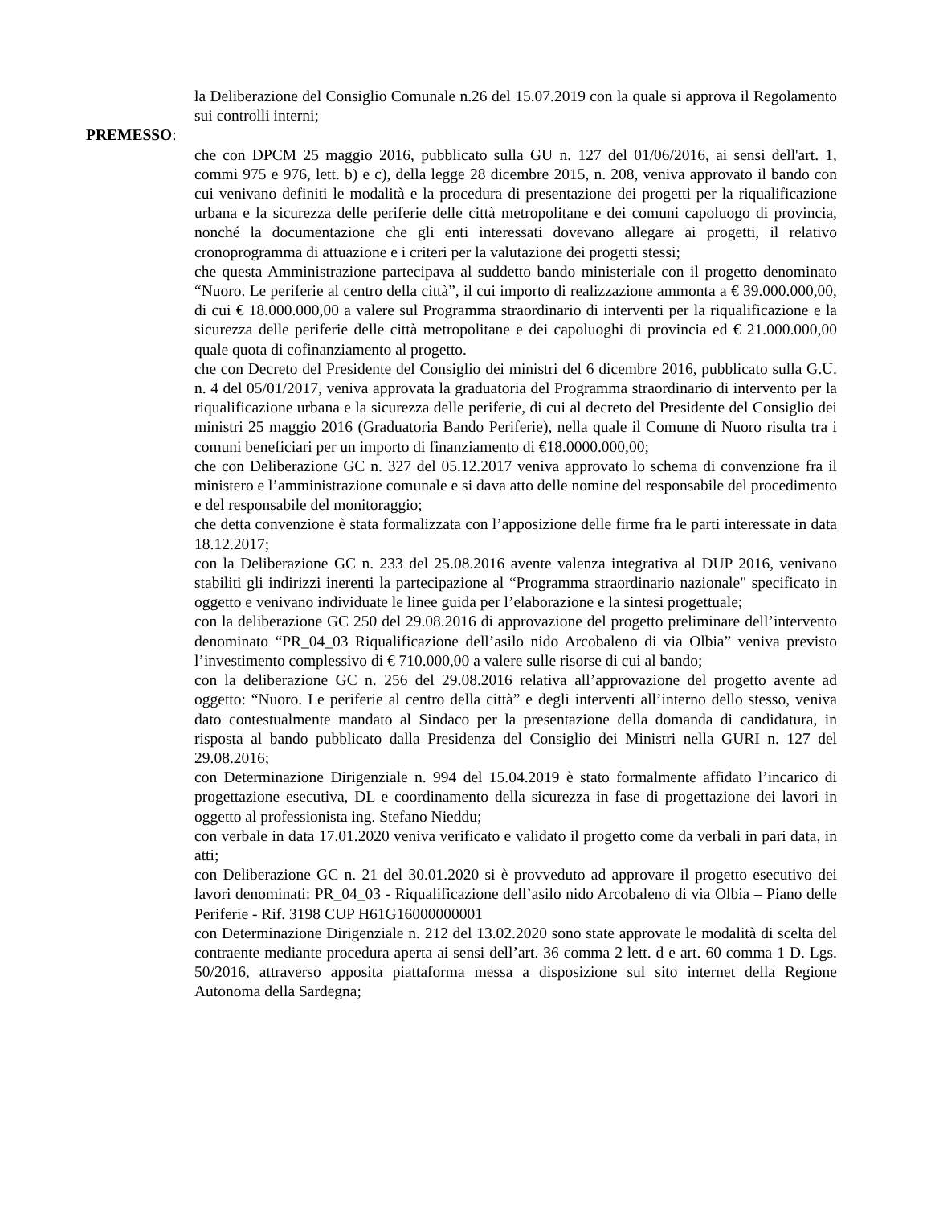la Deliberazione del Consiglio Comunale n.26 del 15.07.2019 con la quale si approva il Regolamento sui controlli interni;
PREMESSO:
che con DPCM 25 maggio 2016, pubblicato sulla GU n. 127 del 01/06/2016, ai sensi dell'art. 1, commi 975 e 976, lett. b) e c), della legge 28 dicembre 2015, n. 208, veniva approvato il bando con cui venivano definiti le modalità e la procedura di presentazione dei progetti per la riqualificazione urbana e la sicurezza delle periferie delle città metropolitane e dei comuni capoluogo di provincia, nonché la documentazione che gli enti interessati dovevano allegare ai progetti, il relativo cronoprogramma di attuazione e i criteri per la valutazione dei progetti stessi;
che questa Amministrazione partecipava al suddetto bando ministeriale con il progetto denominato “Nuoro. Le periferie al centro della città”, il cui importo di realizzazione ammonta a € 39.000.000,00, di cui € 18.000.000,00 a valere sul Programma straordinario di interventi per la riqualificazione e la sicurezza delle periferie delle città metropolitane e dei capoluoghi di provincia ed € 21.000.000,00 quale quota di cofinanziamento al progetto.
che con Decreto del Presidente del Consiglio dei ministri del 6 dicembre 2016, pubblicato sulla G.U. n. 4 del 05/01/2017, veniva approvata la graduatoria del Programma straordinario di intervento per la riqualificazione urbana e la sicurezza delle periferie, di cui al decreto del Presidente del Consiglio dei ministri 25 maggio 2016 (Graduatoria Bando Periferie), nella quale il Comune di Nuoro risulta tra i comuni beneficiari per un importo di finanziamento di €18.0000.000,00;
che con Deliberazione GC n. 327 del 05.12.2017 veniva approvato lo schema di convenzione fra il ministero e l’amministrazione comunale e si dava atto delle nomine del responsabile del procedimento e del responsabile del monitoraggio;
che detta convenzione è stata formalizzata con l’apposizione delle firme fra le parti interessate in data 18.12.2017;
con la Deliberazione GC n. 233 del 25.08.2016 avente valenza integrativa al DUP 2016, venivano stabiliti gli indirizzi inerenti la partecipazione al “Programma straordinario nazionale" specificato in oggetto e venivano individuate le linee guida per l’elaborazione e la sintesi progettuale;
con la deliberazione GC 250 del 29.08.2016 di approvazione del progetto preliminare dell’intervento denominato “PR_04_03 Riqualificazione dell’asilo nido Arcobaleno di via Olbia” veniva previsto l’investimento complessivo di € 710.000,00 a valere sulle risorse di cui al bando;
con la deliberazione GC n. 256 del 29.08.2016 relativa all’approvazione del progetto avente ad oggetto: “Nuoro. Le periferie al centro della città” e degli interventi all’interno dello stesso, veniva dato contestualmente mandato al Sindaco per la presentazione della domanda di candidatura, in risposta al bando pubblicato dalla Presidenza del Consiglio dei Ministri nella GURI n. 127 del 29.08.2016;
con Determinazione Dirigenziale n. 994 del 15.04.2019 è stato formalmente affidato l’incarico di progettazione esecutiva, DL e coordinamento della sicurezza in fase di progettazione dei lavori in oggetto al professionista ing. Stefano Nieddu;
con verbale in data 17.01.2020 veniva verificato e validato il progetto come da verbali in pari data, in atti;
con Deliberazione GC n. 21 del 30.01.2020 si è provveduto ad approvare il progetto esecutivo dei lavori denominati: PR_04_03 - Riqualificazione dell’asilo nido Arcobaleno di via Olbia – Piano delle Periferie - Rif. 3198 CUP H61G16000000001
con Determinazione Dirigenziale n. 212 del 13.02.2020 sono state approvate le modalità di scelta del contraente mediante procedura aperta ai sensi dell’art. 36 comma 2 lett. d e art. 60 comma 1 D. Lgs. 50/2016, attraverso apposita piattaforma messa a disposizione sul sito internet della Regione Autonoma della Sardegna;